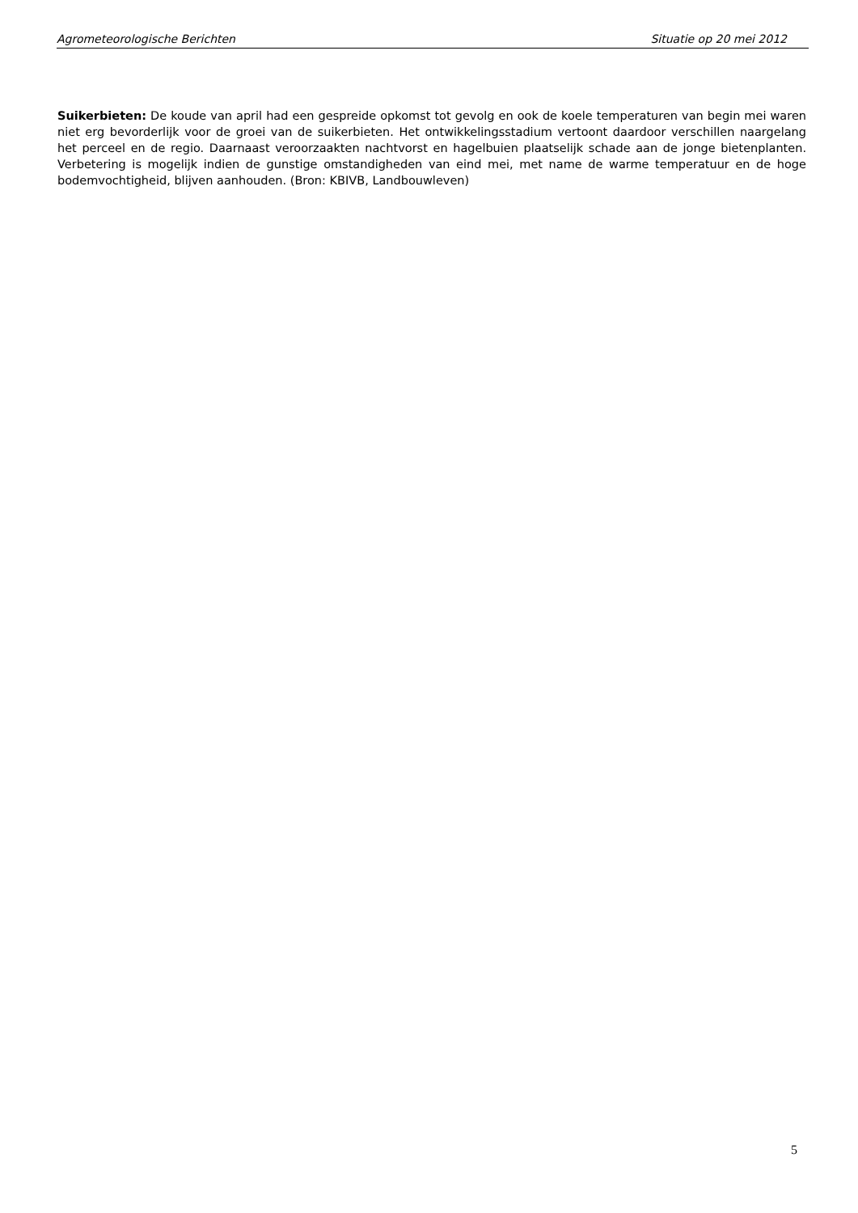Agrometeorologische Berichten Situatie op 20 mei 2012
Suikerbieten: De koude van april had een gespreide opkomst tot gevolg en ook de koele temperaturen van begin mei waren niet erg bevorderlijk voor de groei van de suikerbieten. Het ontwikkelingsstadium vertoont daardoor verschillen naargelang het perceel en de regio. Daarnaast veroorzaakten nachtvorst en hagelbuien plaatselijk schade aan de jonge bietenplanten. Verbetering is mogelijk indien de gunstige omstandigheden van eind mei, met name de warme temperatuur en de hoge bodemvochtigheid, blijven aanhouden. (Bron: KBIVB, Landbouwleven)
5